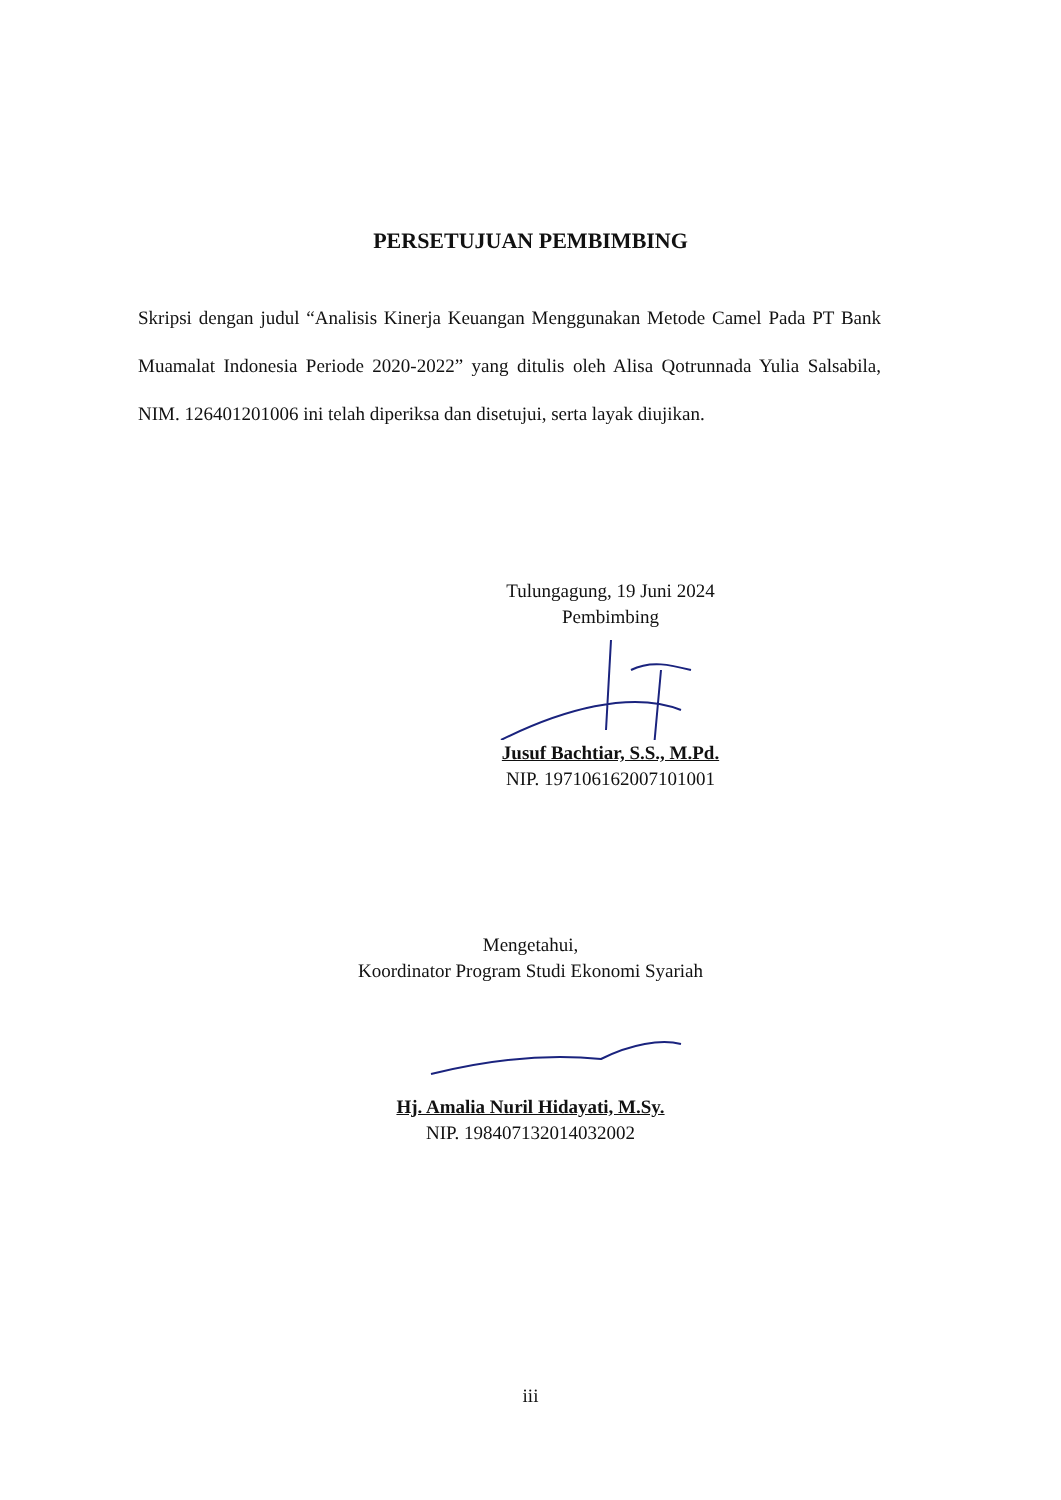PERSETUJUAN PEMBIMBING
Skripsi dengan judul “Analisis Kinerja Keuangan Menggunakan Metode Camel Pada PT Bank Muamalat Indonesia Periode 2020-2022” yang ditulis oleh Alisa Qotrunnada Yulia Salsabila, NIM. 126401201006 ini telah diperiksa dan disetujui, serta layak diujikan.
Tulungagung, 19 Juni 2024
Pembimbing
Jusuf Bachtiar, S.S., M.Pd.
NIP. 197106162007101001
Mengetahui,
Koordinator Program Studi Ekonomi Syariah
Hj. Amalia Nuril Hidayati, M.Sy.
NIP. 198407132014032002
iii